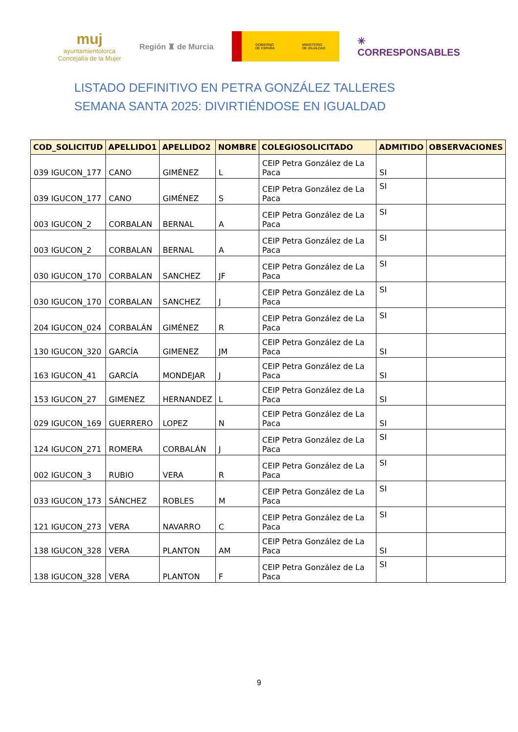muj
ayuntamientolorca
Concejalía de la Mujer
Región ♜ de Murcia
GOBIERNO
DE ESPAÑA MINISTERIO
DE IGUALDAD
✳
CORRESPONSABLES
LISTADO DEFINITIVO EN PETRA GONZÁLEZ TALLERES SEMANA SANTA 2025: DIVIRTIÉNDOSE EN IGUALDAD
| COD_SOLICITUD | APELLIDO1 | APELLIDO2 | NOMBRE | COLEGIOSOLICITADO | ADMITIDO | OBSERVACIONES |
| --- | --- | --- | --- | --- | --- | --- |
| 039 IGUCON_177 | CANO | GIMÉNEZ | L | CEIP Petra González de La Paca | SI | |
| 039 IGUCON_177 | CANO | GIMÉNEZ | S | CEIP Petra González de La Paca | SI | |
| 003 IGUCON_2 | CORBALAN | BERNAL | A | CEIP Petra González de La Paca | SI | |
| 003 IGUCON_2 | CORBALAN | BERNAL | A | CEIP Petra González de La Paca | SI | |
| 030 IGUCON_170 | CORBALAN | SANCHEZ | JF | CEIP Petra González de La Paca | SI | |
| 030 IGUCON_170 | CORBALAN | SANCHEZ | J | CEIP Petra González de La Paca | SI | |
| 204 IGUCON_024 | CORBALÁN | GIMÉNEZ | R | CEIP Petra González de La Paca | SI | |
| 130 IGUCON_320 | GARCÍA | GIMENEZ | JM | CEIP Petra González de La Paca | SI | |
| 163 IGUCON_41 | GARCÍA | MONDEJAR | J | CEIP Petra González de La Paca | SI | |
| 153 IGUCON_27 | GIMENEZ | HERNANDEZ | L | CEIP Petra González de La Paca | SI | |
| 029 IGUCON_169 | GUERRERO | LOPEZ | N | CEIP Petra González de La Paca | SI | |
| 124 IGUCON_271 | ROMERA | CORBALÁN | J | CEIP Petra González de La Paca | SI | |
| 002 IGUCON_3 | RUBIO | VERA | R | CEIP Petra González de La Paca | SI | |
| 033 IGUCON_173 | SÁNCHEZ | ROBLES | M | CEIP Petra González de La Paca | SI | |
| 121 IGUCON_273 | VERA | NAVARRO | C | CEIP Petra González de La Paca | SI | |
| 138 IGUCON_328 | VERA | PLANTON | AM | CEIP Petra González de La Paca | SI | |
| 138 IGUCON_328 | VERA | PLANTON | F | CEIP Petra González de La Paca | SI | |
9